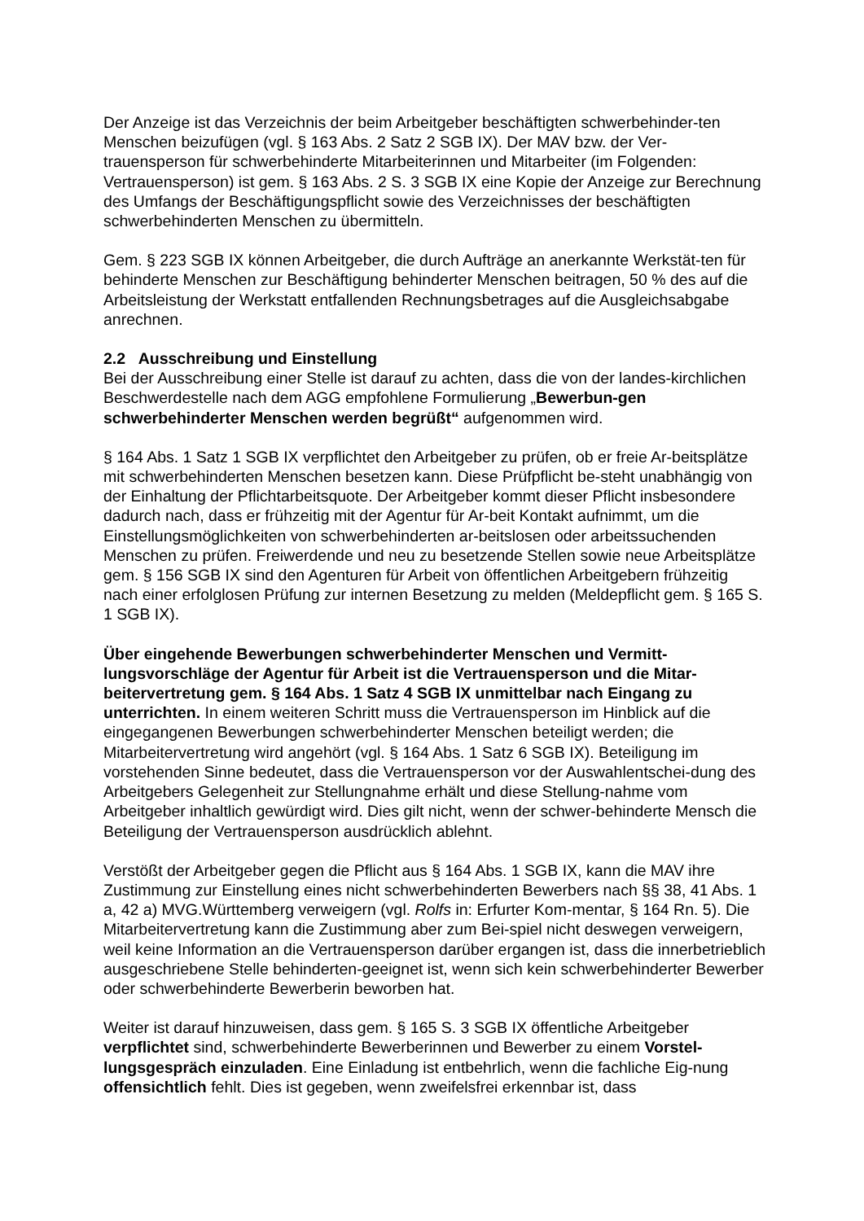Der Anzeige ist das Verzeichnis der beim Arbeitgeber beschäftigten schwerbehinder-ten Menschen beizufügen (vgl. § 163 Abs. 2 Satz 2 SGB IX). Der MAV bzw. der Ver-trauensperson für schwerbehinderte Mitarbeiterinnen und Mitarbeiter (im Folgenden: Vertrauensperson) ist gem. § 163 Abs. 2 S. 3 SGB IX eine Kopie der Anzeige zur Berechnung des Umfangs der Beschäftigungspflicht sowie des Verzeichnisses der beschäftigten schwerbehinderten Menschen zu übermitteln.
Gem. § 223 SGB IX können Arbeitgeber, die durch Aufträge an anerkannte Werkstät-ten für behinderte Menschen zur Beschäftigung behinderter Menschen beitragen, 50 % des auf die Arbeitsleistung der Werkstatt entfallenden Rechnungsbetrages auf die Ausgleichsabgabe anrechnen.
2.2 Ausschreibung und Einstellung
Bei der Ausschreibung einer Stelle ist darauf zu achten, dass die von der landes-kirchlichen Beschwerdestelle nach dem AGG empfohlene Formulierung „Bewerbun-gen schwerbehinderter Menschen werden begrüßt“ aufgenommen wird.
§ 164 Abs. 1 Satz 1 SGB IX verpflichtet den Arbeitgeber zu prüfen, ob er freie Ar-beitsplätze mit schwerbehinderten Menschen besetzen kann. Diese Prüfpflicht be-steht unabhängig von der Einhaltung der Pflichtarbeitsquote. Der Arbeitgeber kommt dieser Pflicht insbesondere dadurch nach, dass er frühzeitig mit der Agentur für Ar-beit Kontakt aufnimmt, um die Einstellungsmöglichkeiten von schwerbehinderten ar-beitslosen oder arbeitssuchenden Menschen zu prüfen. Freiwerdende und neu zu besetzende Stellen sowie neue Arbeitsplätze gem. § 156 SGB IX sind den Agenturen für Arbeit von öffentlichen Arbeitgebern frühzeitig nach einer erfolglosen Prüfung zur internen Besetzung zu melden (Meldepflicht gem. § 165 S. 1 SGB IX).
Über eingehende Bewerbungen schwerbehinderter Menschen und Vermitt-lungsvorschläge der Agentur für Arbeit ist die Vertrauensperson und die Mitar-beitervertretung gem. § 164 Abs. 1 Satz 4 SGB IX unmittelbar nach Eingang zu unterrichten. In einem weiteren Schritt muss die Vertrauensperson im Hinblick auf die eingegangenen Bewerbungen schwerbehinderter Menschen beteiligt werden; die Mitarbeitervertretung wird angehört (vgl. § 164 Abs. 1 Satz 6 SGB IX). Beteiligung im vorstehenden Sinne bedeutet, dass die Vertrauensperson vor der Auswahlentschei-dung des Arbeitgebers Gelegenheit zur Stellungnahme erhält und diese Stellung-nahme vom Arbeitgeber inhaltlich gewürdigt wird. Dies gilt nicht, wenn der schwer-behinderte Mensch die Beteiligung der Vertrauensperson ausdrücklich ablehnt.
Verstößt der Arbeitgeber gegen die Pflicht aus § 164 Abs. 1 SGB IX, kann die MAV ihre Zustimmung zur Einstellung eines nicht schwerbehinderten Bewerbers nach §§ 38, 41 Abs. 1 a, 42 a) MVG.Württemberg verweigern (vgl. Rolfs in: Erfurter Kom-mentar, § 164 Rn. 5). Die Mitarbeitervertretung kann die Zustimmung aber zum Bei-spiel nicht deswegen verweigern, weil keine Information an die Vertrauensperson darüber ergangen ist, dass die innerbetrieblich ausgeschriebene Stelle behinderten-geeignet ist, wenn sich kein schwerbehinderter Bewerber oder schwerbehinderte Bewerberin beworben hat.
Weiter ist darauf hinzuweisen, dass gem. § 165 S. 3 SGB IX öffentliche Arbeitgeber verpflichtet sind, schwerbehinderte Bewerberinnen und Bewerber zu einem Vorstel-lungsgespräch einzuladen. Eine Einladung ist entbehrlich, wenn die fachliche Eig-nung offensichtlich fehlt. Dies ist gegeben, wenn zweifelsfrei erkennbar ist, dass